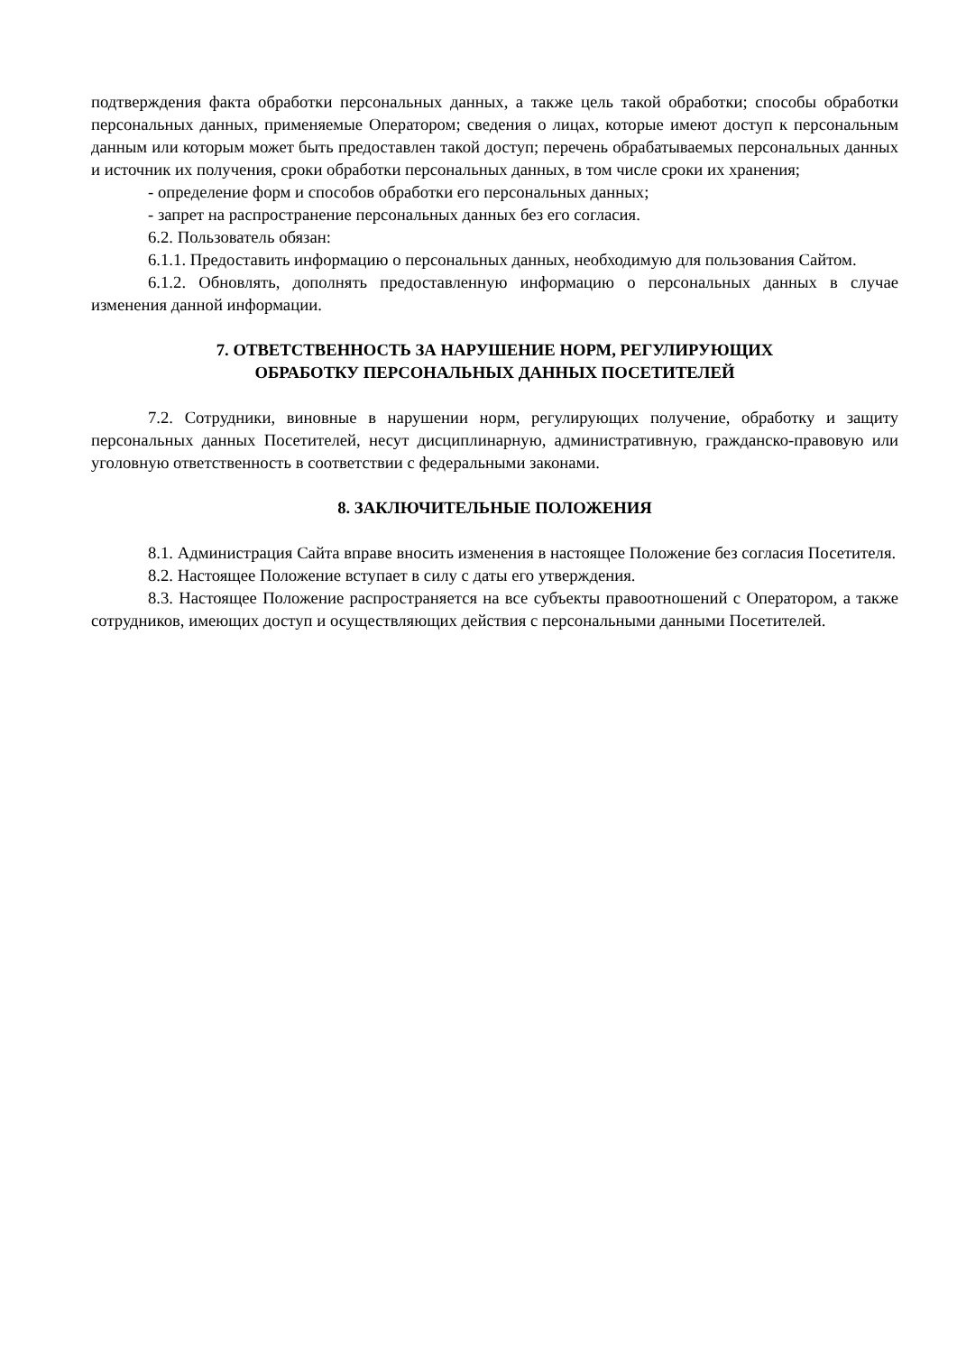подтверждения факта обработки персональных данных, а также цель такой обработки; способы обработки персональных данных, применяемые Оператором; сведения о лицах, которые имеют доступ к персональным данным или которым может быть предоставлен такой доступ; перечень обрабатываемых персональных данных и источник их получения, сроки обработки персональных данных, в том числе сроки их хранения;
- определение форм и способов обработки его персональных данных;
- запрет на распространение персональных данных без его согласия.
6.2. Пользователь обязан:
6.1.1. Предоставить информацию о персональных данных, необходимую для пользования Сайтом.
6.1.2. Обновлять, дополнять предоставленную информацию о персональных данных в случае изменения данной информации.
7. ОТВЕТСТВЕННОСТЬ ЗА НАРУШЕНИЕ НОРМ, РЕГУЛИРУЮЩИХ
ОБРАБОТКУ ПЕРСОНАЛЬНЫХ ДАННЫХ ПОСЕТИТЕЛЕЙ
7.2. Сотрудники, виновные в нарушении норм, регулирующих получение, обработку и защиту персональных данных Посетителей, несут дисциплинарную, административную, гражданско-правовую или уголовную ответственность в соответствии с федеральными законами.
8. ЗАКЛЮЧИТЕЛЬНЫЕ ПОЛОЖЕНИЯ
8.1. Администрация Сайта вправе вносить изменения в настоящее Положение без согласия Посетителя.
8.2. Настоящее Положение вступает в силу с даты его утверждения.
8.3. Настоящее Положение распространяется на все субъекты правоотношений с Оператором, а также сотрудников, имеющих доступ и осуществляющих действия с персональными данными Посетителей.